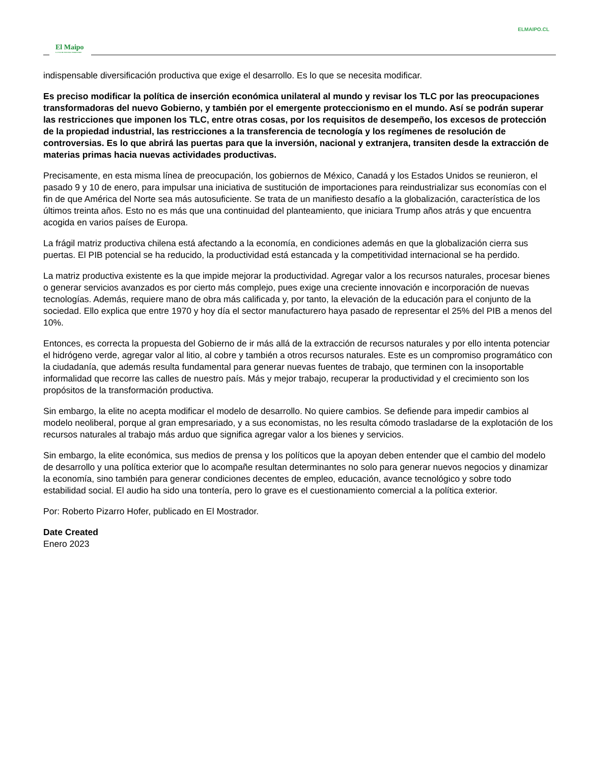ELMAIPO.CL
El Maipo
LA VOZ DE NUESTRO TERRITORIO
indispensable diversificación productiva que exige el desarrollo. Es lo que se necesita modificar.
Es preciso modificar la política de inserción económica unilateral al mundo y revisar los TLC por las preocupaciones transformadoras del nuevo Gobierno, y también por el emergente proteccionismo en el mundo. Así se podrán superar las restricciones que imponen los TLC, entre otras cosas, por los requisitos de desempeño, los excesos de protección de la propiedad industrial, las restricciones a la transferencia de tecnología y los regímenes de resolución de controversias. Es lo que abrirá las puertas para que la inversión, nacional y extranjera, transiten desde la extracción de materias primas hacia nuevas actividades productivas.
Precisamente, en esta misma línea de preocupación, los gobiernos de México, Canadá y los Estados Unidos se reunieron, el pasado 9 y 10 de enero, para impulsar una iniciativa de sustitución de importaciones para reindustrializar sus economías con el fin de que América del Norte sea más autosuficiente. Se trata de un manifiesto desafío a la globalización, característica de los últimos treinta años. Esto no es más que una continuidad del planteamiento, que iniciara Trump años atrás y que encuentra acogida en varios países de Europa.
La frágil matriz productiva chilena está afectando a la economía, en condiciones además en que la globalización cierra sus puertas. El PIB potencial se ha reducido, la productividad está estancada y la competitividad internacional se ha perdido.
La matriz productiva existente es la que impide mejorar la productividad. Agregar valor a los recursos naturales, procesar bienes o generar servicios avanzados es por cierto más complejo, pues exige una creciente innovación e incorporación de nuevas tecnologías. Además, requiere mano de obra más calificada y, por tanto, la elevación de la educación para el conjunto de la sociedad. Ello explica que entre 1970 y hoy día el sector manufacturero haya pasado de representar el 25% del PIB a menos del 10%.
Entonces, es correcta la propuesta del Gobierno de ir más allá de la extracción de recursos naturales y por ello intenta potenciar el hidrógeno verde, agregar valor al litio, al cobre y también a otros recursos naturales. Este es un compromiso programático con la ciudadanía, que además resulta fundamental para generar nuevas fuentes de trabajo, que terminen con la insoportable informalidad que recorre las calles de nuestro país. Más y mejor trabajo, recuperar la productividad y el crecimiento son los propósitos de la transformación productiva.
Sin embargo, la elite no acepta modificar el modelo de desarrollo. No quiere cambios. Se defiende para impedir cambios al modelo neoliberal, porque al gran empresariado, y a sus economistas, no les resulta cómodo trasladarse de la explotación de los recursos naturales al trabajo más arduo que significa agregar valor a los bienes y servicios.
Sin embargo, la elite económica, sus medios de prensa y los políticos que la apoyan deben entender que el cambio del modelo de desarrollo y una política exterior que lo acompañe resultan determinantes no solo para generar nuevos negocios y dinamizar la economía, sino también para generar condiciones decentes de empleo, educación, avance tecnológico y sobre todo estabilidad social. El audio ha sido una tontería, pero lo grave es el cuestionamiento comercial a la política exterior.
Por: Roberto Pizarro Hofer, publicado en El Mostrador.
Date Created
Enero 2023